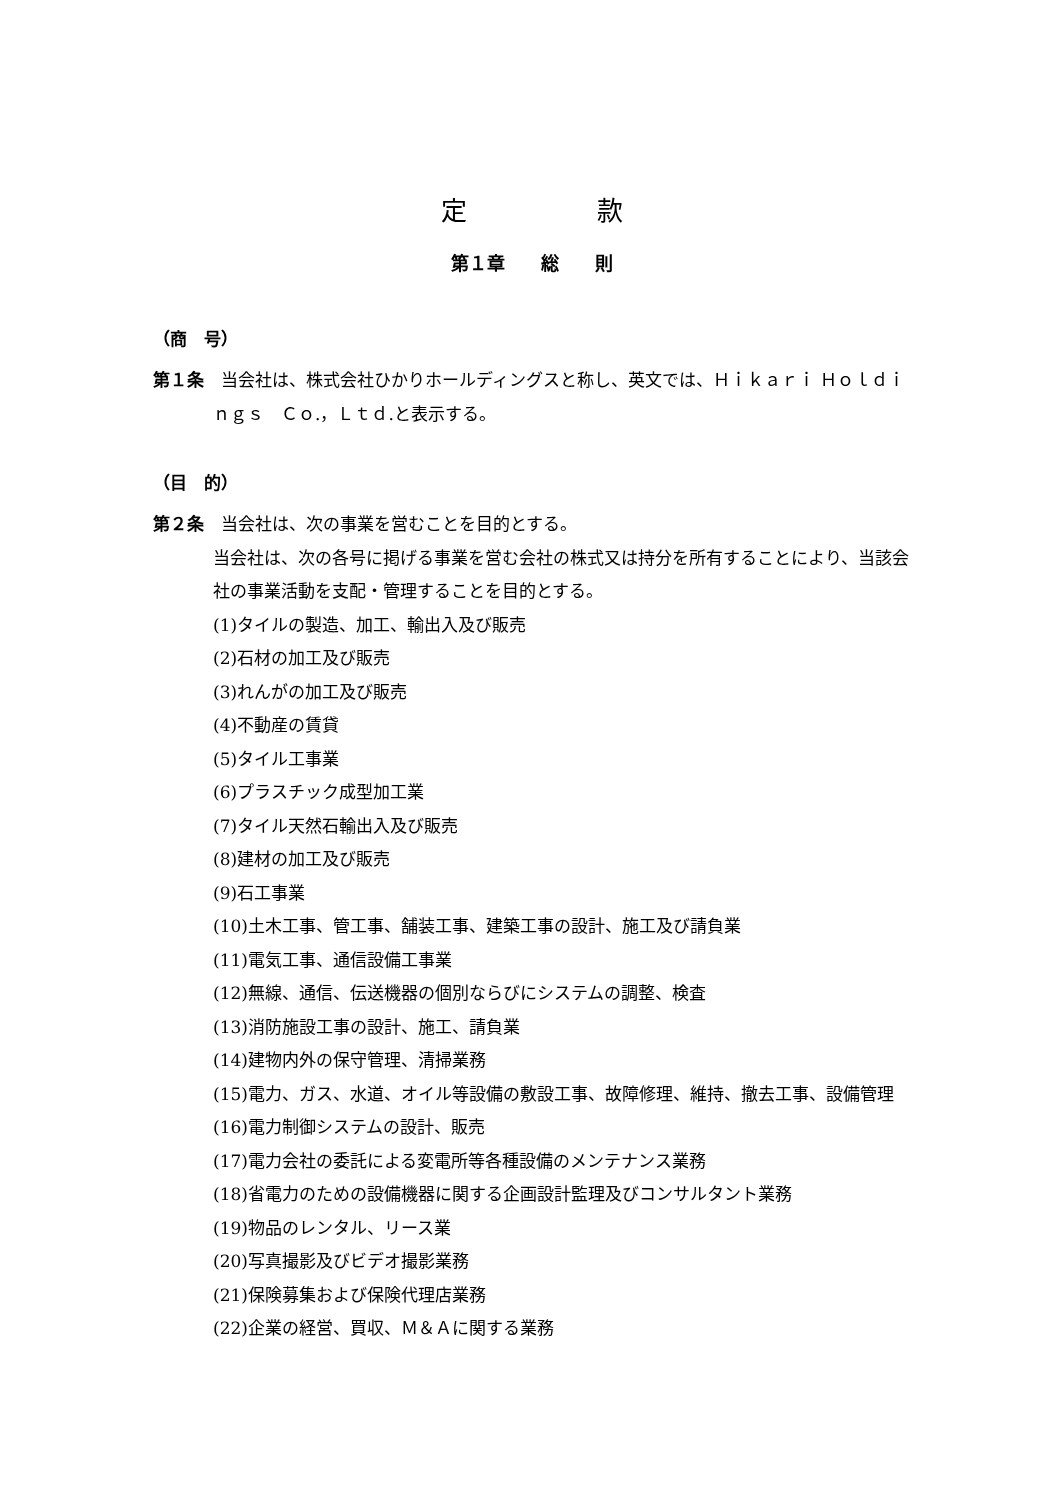定　　　　　款
第１章　　総　　則
（商　号）
第１条　当会社は、株式会社ひかりホールディングスと称し、英文では、Ｈｉｋａｒｉ Ｈｏｌｄｉｎｇｓ　Ｃｏ.，Ｌｔｄ.と表示する。
（目　的）
第２条　当会社は、次の事業を営むことを目的とする。
当会社は、次の各号に掲げる事業を営む会社の株式又は持分を所有することにより、当該会社の事業活動を支配・管理することを目的とする。
(1)タイルの製造、加工、輸出入及び販売
(2)石材の加工及び販売
(3)れんがの加工及び販売
(4)不動産の賃貸
(5)タイル工事業
(6)プラスチック成型加工業
(7)タイル天然石輸出入及び販売
(8)建材の加工及び販売
(9)石工事業
(10)土木工事、管工事、舗装工事、建築工事の設計、施工及び請負業
(11)電気工事、通信設備工事業
(12)無線、通信、伝送機器の個別ならびにシステムの調整、検査
(13)消防施設工事の設計、施工、請負業
(14)建物内外の保守管理、清掃業務
(15)電力、ガス、水道、オイル等設備の敷設工事、故障修理、維持、撤去工事、設備管理
(16)電力制御システムの設計、販売
(17)電力会社の委託による変電所等各種設備のメンテナンス業務
(18)省電力のための設備機器に関する企画設計監理及びコンサルタント業務
(19)物品のレンタル、リース業
(20)写真撮影及びビデオ撮影業務
(21)保険募集および保険代理店業務
(22)企業の経営、買収、Ｍ＆Ａに関する業務